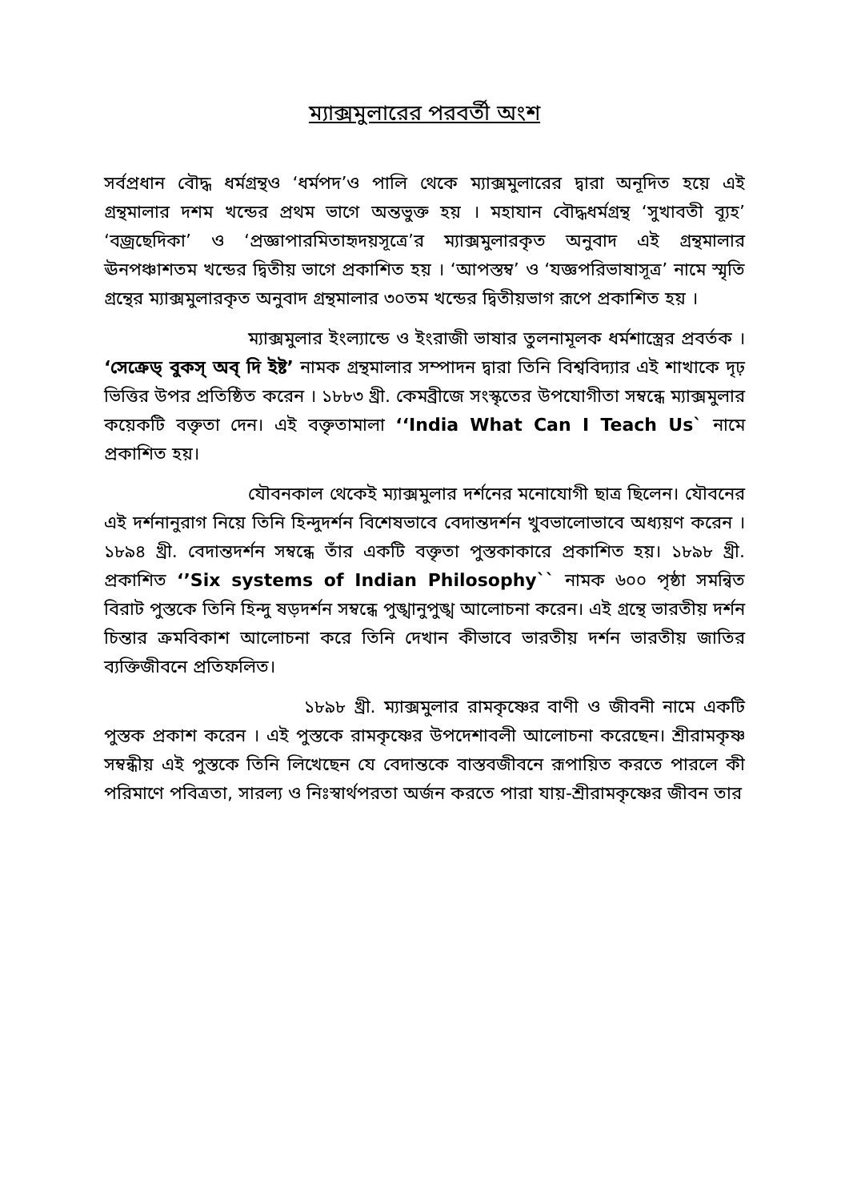ম্যাক্সমুলারের পরবর্তী অংশ
সর্বপ্রধান বৌদ্ধ ধর্মগ্রন্থও ‘ধর্মপদ’ও পালি থেকে ম্যাক্সমুলারের দ্বারা অনূদিত হয়ে এই গ্রন্থমালার দশম খন্ডের প্রথম ভাগে অন্তভুক্ত হয় । মহাযান বৌদ্ধধর্মগ্রন্থ ‘সুখাবতী ব্যূহ’ ‘বজ্রছেদিকা’ ও ‘প্রজ্ঞাপারমিতাহৃদয়সূত্রে’র ম্যাক্সমুলারকৃত অনুবাদ এই গ্রন্থমালার ঊনপঞ্চাশতম খন্ডের দ্বিতীয় ভাগে প্রকাশিত হয় । ‘আপস্তম্ব’ ও ‘যজ্ঞপরিভাষাসূত্র’ নামে স্মৃতি গ্রন্থের ম্যাক্সমুলারকৃত অনুবাদ গ্রন্থমালার ৩০তম খন্ডের দ্বিতীয়ভাগ রূপে প্রকাশিত হয় ।
ম্যাক্সমুলার ইংল্যান্ডে ও ইংরাজী ভাষার তুলনামূলক ধর্মশাস্ত্রের প্রবর্তক । ‘সেক্রেড্ বুকস্ অব্ দি ইষ্ট’ নামক গ্রন্থমালার সম্পাদন দ্বারা তিনি বিশ্ববিদ্যার এই শাখাকে দৃঢ় ভিত্তির উপর প্রতিষ্ঠিত করেন । ১৮৮৩ খ্রী. কেমব্রীজে সংস্কৃতের উপযোগীতা সম্বন্ধে ম্যাক্সমুলার কয়েকটি বক্তৃতা দেন। এই বক্তৃতামালা ‘‘India What Can I Teach Us` নামে প্রকাশিত হয়।
যৌবনকাল থেকেই ম্যাক্সমুলার দর্শনের মনোযোগী ছাত্র ছিলেন। যৌবনের এই দর্শনানুরাগ নিয়ে তিনি হিন্দুদর্শন বিশেষভাবে বেদান্তদর্শন খুবভালোভাবে অধ্যয়ণ করেন । ১৮৯৪ খ্রী. বেদান্তদর্শন সম্বন্ধে তাঁর একটি বক্তৃতা পুস্তকাকারে প্রকাশিত হয়। ১৮৯৮ খ্রী. প্রকাশিত ‘’Six systems of Indian Philosophy`` নামক ৬০০ পৃষ্ঠা সমন্বিত বিরাট পুস্তকে তিনি হিন্দু ষড়দর্শন সম্বন্ধে পুঙ্খানুপুঙ্খ আলোচনা করেন। এই গ্রন্থে ভারতীয় দর্শন চিন্তার ক্রমবিকাশ আলোচনা করে তিনি দেখান কীভাবে ভারতীয় দর্শন ভারতীয় জাতির ব্যক্তিজীবনে প্রতিফলিত।
১৮৯৮ খ্রী. ম্যাক্সমুলার রামকৃষ্ণের বাণী ও জীবনী নামে একটি পুস্তক প্রকাশ করেন । এই পুস্তকে রামকৃষ্ণের উপদেশাবলী আলোচনা করেছেন। শ্রীরামকৃষ্ণ সম্বন্ধীয় এই পুস্তকে তিনি লিখেছেন যে বেদান্তকে বাস্তবজীবনে রূপায়িত করতে পারলে কী পরিমাণে পবিত্রতা, সারল্য ও নিঃস্বার্থপরতা অর্জন করতে পারা যায়-শ্রীরামকৃষ্ণের জীবন তার